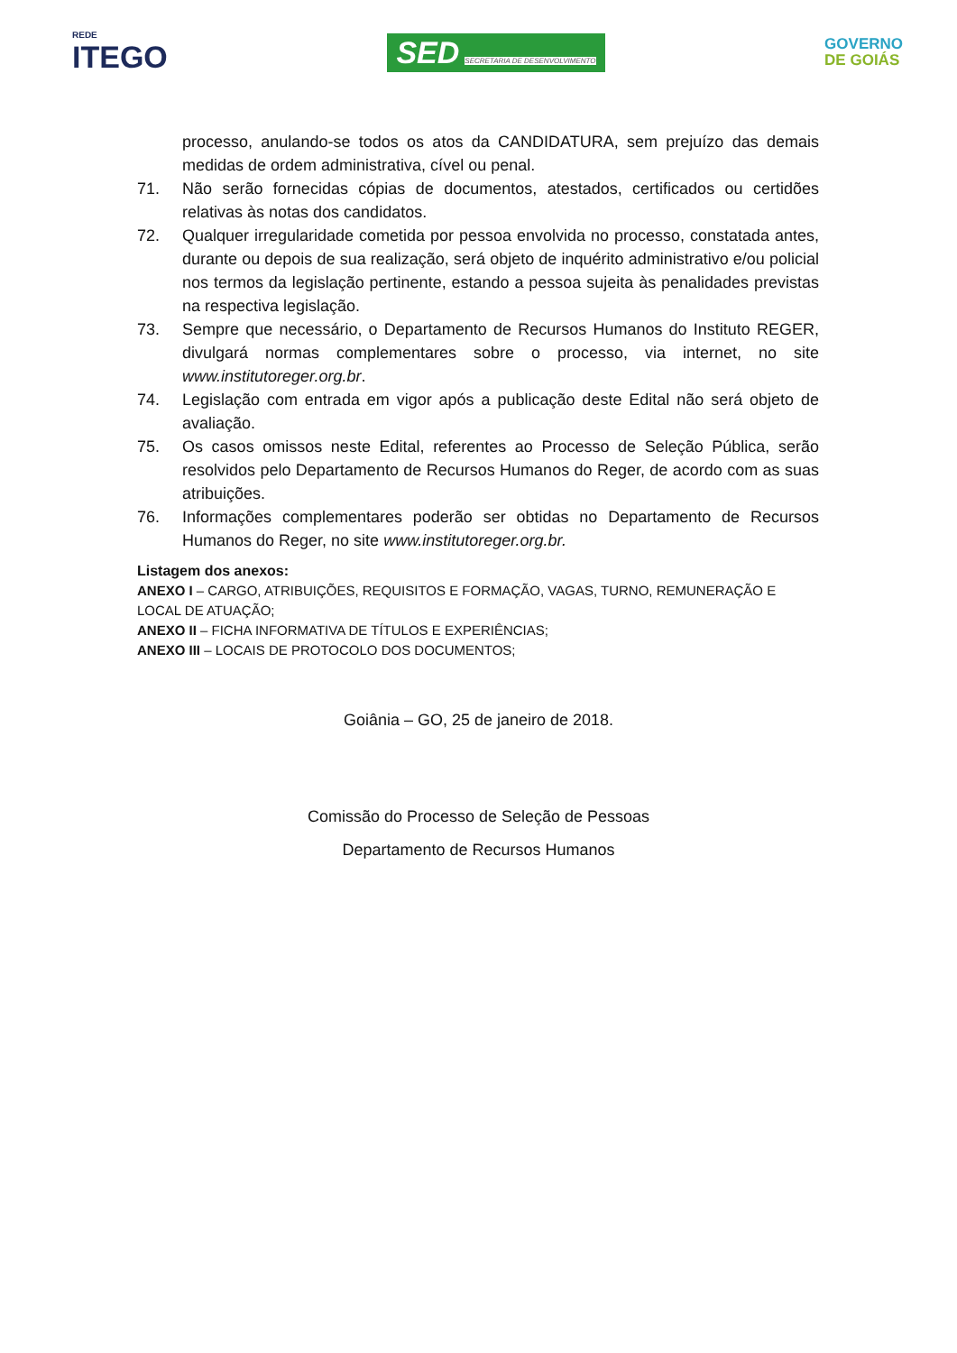REDE
ITEGO
SED SECRETARIA DE DESENVOLVIMENTO
GOVERNO
DE GOIÁS
processo, anulando-se todos os atos da CANDIDATURA, sem prejuízo das demais medidas de ordem administrativa, cível ou penal.
71. Não serão fornecidas cópias de documentos, atestados, certificados ou certidões relativas às notas dos candidatos.
72. Qualquer irregularidade cometida por pessoa envolvida no processo, constatada antes, durante ou depois de sua realização, será objeto de inquérito administrativo e/ou policial nos termos da legislação pertinente, estando a pessoa sujeita às penalidades previstas na respectiva legislação.
73. Sempre que necessário, o Departamento de Recursos Humanos do Instituto REGER, divulgará normas complementares sobre o processo, via internet, no site www.institutoreger.org.br.
74. Legislação com entrada em vigor após a publicação deste Edital não será objeto de avaliação.
75. Os casos omissos neste Edital, referentes ao Processo de Seleção Pública, serão resolvidos pelo Departamento de Recursos Humanos do Reger, de acordo com as suas atribuições.
76. Informações complementares poderão ser obtidas no Departamento de Recursos Humanos do Reger, no site www.institutoreger.org.br.
Listagem dos anexos:
ANEXO I – CARGO, ATRIBUIÇÕES, REQUISITOS E FORMAÇÃO, VAGAS, TURNO, REMUNERAÇÃO E LOCAL DE ATUAÇÃO;
ANEXO II – FICHA INFORMATIVA DE TÍTULOS E EXPERIÊNCIAS;
ANEXO III – LOCAIS DE PROTOCOLO DOS DOCUMENTOS;
Goiânia – GO, 25 de janeiro de 2018.
Comissão do Processo de Seleção de Pessoas
Departamento de Recursos Humanos